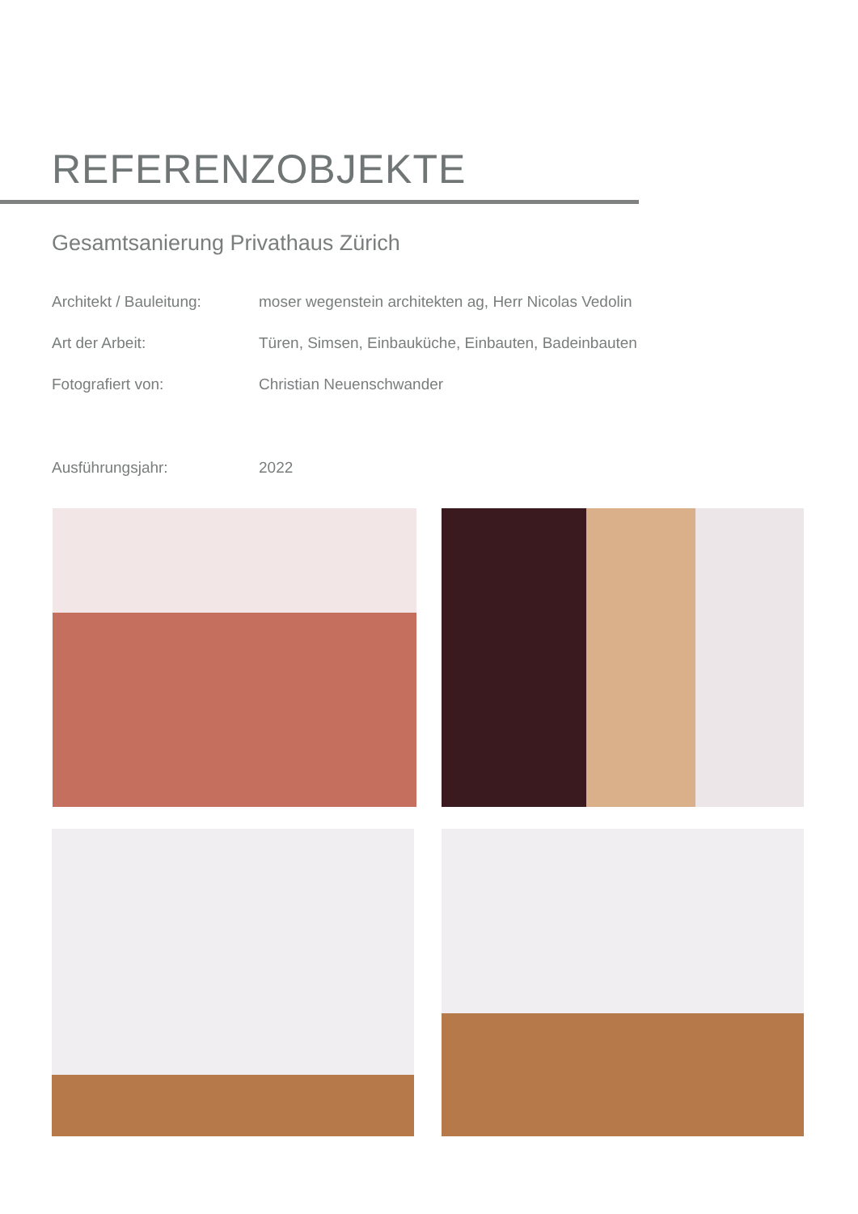REFERENZOBJEKTE
Gesamtsanierung Privathaus Zürich
Architekt / Bauleitung:
moser wegenstein architekten ag, Herr Nicolas Vedolin
Art der Arbeit: Türen, Simsen, Einbauküche, Einbauten, Badeinbauten
Fotografiert von: Christian Neuenschwander
Ausführungsjahr: 2022